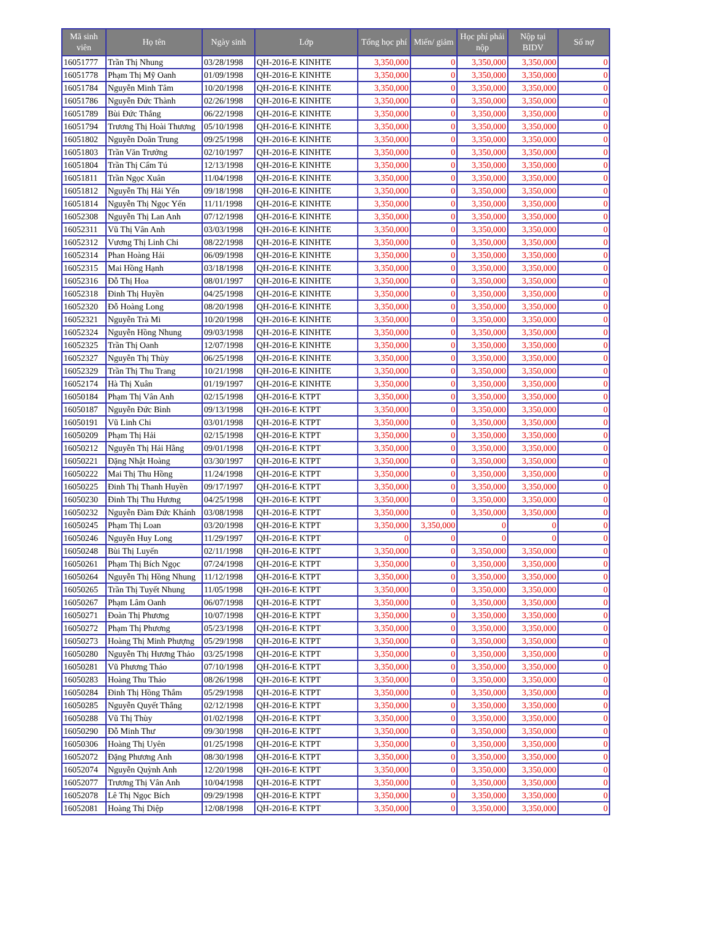| Mã sinh viên | Họ tên | Ngày sinh | Lớp | Tổng học phí | Miến/ giảm | Học phí phải nộp | Nộp tại BIDV | Số nợ |
| --- | --- | --- | --- | --- | --- | --- | --- | --- |
| 16051777 | Trần Thị Nhung | 03/28/1998 | QH-2016-E KINHTE | 3,350,000 | 0 | 3,350,000 | 3,350,000 | 0 |
| 16051778 | Phạm Thị Mỹ Oanh | 01/09/1998 | QH-2016-E KINHTE | 3,350,000 | 0 | 3,350,000 | 3,350,000 | 0 |
| 16051784 | Nguyễn Minh Tâm | 10/20/1998 | QH-2016-E KINHTE | 3,350,000 | 0 | 3,350,000 | 3,350,000 | 0 |
| 16051786 | Nguyễn Đức Thành | 02/26/1998 | QH-2016-E KINHTE | 3,350,000 | 0 | 3,350,000 | 3,350,000 | 0 |
| 16051789 | Bùi Đức Thắng | 06/22/1998 | QH-2016-E KINHTE | 3,350,000 | 0 | 3,350,000 | 3,350,000 | 0 |
| 16051794 | Trương Thị Hoài Thương | 05/10/1998 | QH-2016-E KINHTE | 3,350,000 | 0 | 3,350,000 | 3,350,000 | 0 |
| 16051802 | Nguyễn Doãn Trung | 09/25/1998 | QH-2016-E KINHTE | 3,350,000 | 0 | 3,350,000 | 3,350,000 | 0 |
| 16051803 | Trần Văn Trưởng | 02/10/1997 | QH-2016-E KINHTE | 3,350,000 | 0 | 3,350,000 | 3,350,000 | 0 |
| 16051804 | Trần Thị Cẩm Tú | 12/13/1998 | QH-2016-E KINHTE | 3,350,000 | 0 | 3,350,000 | 3,350,000 | 0 |
| 16051811 | Trần Ngọc Xuân | 11/04/1998 | QH-2016-E KINHTE | 3,350,000 | 0 | 3,350,000 | 3,350,000 | 0 |
| 16051812 | Nguyễn Thị Hải Yến | 09/18/1998 | QH-2016-E KINHTE | 3,350,000 | 0 | 3,350,000 | 3,350,000 | 0 |
| 16051814 | Nguyễn Thị Ngọc Yến | 11/11/1998 | QH-2016-E KINHTE | 3,350,000 | 0 | 3,350,000 | 3,350,000 | 0 |
| 16052308 | Nguyễn Thị Lan Anh | 07/12/1998 | QH-2016-E KINHTE | 3,350,000 | 0 | 3,350,000 | 3,350,000 | 0 |
| 16052311 | Vũ Thị Vân Anh | 03/03/1998 | QH-2016-E KINHTE | 3,350,000 | 0 | 3,350,000 | 3,350,000 | 0 |
| 16052312 | Vương Thị Linh Chi | 08/22/1998 | QH-2016-E KINHTE | 3,350,000 | 0 | 3,350,000 | 3,350,000 | 0 |
| 16052314 | Phan Hoàng Hải | 06/09/1998 | QH-2016-E KINHTE | 3,350,000 | 0 | 3,350,000 | 3,350,000 | 0 |
| 16052315 | Mai Hồng Hạnh | 03/18/1998 | QH-2016-E KINHTE | 3,350,000 | 0 | 3,350,000 | 3,350,000 | 0 |
| 16052316 | Đỗ Thị Hoa | 08/01/1997 | QH-2016-E KINHTE | 3,350,000 | 0 | 3,350,000 | 3,350,000 | 0 |
| 16052318 | Đinh Thị Huyền | 04/25/1998 | QH-2016-E KINHTE | 3,350,000 | 0 | 3,350,000 | 3,350,000 | 0 |
| 16052320 | Đỗ Hoàng Long | 08/20/1998 | QH-2016-E KINHTE | 3,350,000 | 0 | 3,350,000 | 3,350,000 | 0 |
| 16052321 | Nguyễn Trà Mi | 10/20/1998 | QH-2016-E KINHTE | 3,350,000 | 0 | 3,350,000 | 3,350,000 | 0 |
| 16052324 | Nguyễn Hồng Nhung | 09/03/1998 | QH-2016-E KINHTE | 3,350,000 | 0 | 3,350,000 | 3,350,000 | 0 |
| 16052325 | Trần Thị Oanh | 12/07/1998 | QH-2016-E KINHTE | 3,350,000 | 0 | 3,350,000 | 3,350,000 | 0 |
| 16052327 | Nguyễn Thị Thùy | 06/25/1998 | QH-2016-E KINHTE | 3,350,000 | 0 | 3,350,000 | 3,350,000 | 0 |
| 16052329 | Trần Thị Thu Trang | 10/21/1998 | QH-2016-E KINHTE | 3,350,000 | 0 | 3,350,000 | 3,350,000 | 0 |
| 16052174 | Hà Thị Xuân | 01/19/1997 | QH-2016-E KINHTE | 3,350,000 | 0 | 3,350,000 | 3,350,000 | 0 |
| 16050184 | Phạm Thị Vân Anh | 02/15/1998 | QH-2016-E KTPT | 3,350,000 | 0 | 3,350,000 | 3,350,000 | 0 |
| 16050187 | Nguyễn Đức Bình | 09/13/1998 | QH-2016-E KTPT | 3,350,000 | 0 | 3,350,000 | 3,350,000 | 0 |
| 16050191 | Vũ Linh Chi | 03/01/1998 | QH-2016-E KTPT | 3,350,000 | 0 | 3,350,000 | 3,350,000 | 0 |
| 16050209 | Phạm Thị Hải | 02/15/1998 | QH-2016-E KTPT | 3,350,000 | 0 | 3,350,000 | 3,350,000 | 0 |
| 16050212 | Nguyễn Thị Hải Hằng | 09/01/1998 | QH-2016-E KTPT | 3,350,000 | 0 | 3,350,000 | 3,350,000 | 0 |
| 16050221 | Đặng Nhật Hoàng | 03/30/1997 | QH-2016-E KTPT | 3,350,000 | 0 | 3,350,000 | 3,350,000 | 0 |
| 16050222 | Mai Thị Thu Hồng | 11/24/1998 | QH-2016-E KTPT | 3,350,000 | 0 | 3,350,000 | 3,350,000 | 0 |
| 16050225 | Đinh Thị Thanh Huyền | 09/17/1997 | QH-2016-E KTPT | 3,350,000 | 0 | 3,350,000 | 3,350,000 | 0 |
| 16050230 | Đinh Thị Thu Hương | 04/25/1998 | QH-2016-E KTPT | 3,350,000 | 0 | 3,350,000 | 3,350,000 | 0 |
| 16050232 | Nguyễn Đàm Đức Khánh | 03/08/1998 | QH-2016-E KTPT | 3,350,000 | 0 | 3,350,000 | 3,350,000 | 0 |
| 16050245 | Phạm Thị Loan | 03/20/1998 | QH-2016-E KTPT | 3,350,000 | 3,350,000 | 0 | 0 | 0 |
| 16050246 | Nguyễn Huy Long | 11/29/1997 | QH-2016-E KTPT | 0 | 0 | 0 | 0 | 0 |
| 16050248 | Bùi Thị Luyến | 02/11/1998 | QH-2016-E KTPT | 3,350,000 | 0 | 3,350,000 | 3,350,000 | 0 |
| 16050261 | Phạm Thị Bích Ngọc | 07/24/1998 | QH-2016-E KTPT | 3,350,000 | 0 | 3,350,000 | 3,350,000 | 0 |
| 16050264 | Nguyễn Thị Hồng Nhung | 11/12/1998 | QH-2016-E KTPT | 3,350,000 | 0 | 3,350,000 | 3,350,000 | 0 |
| 16050265 | Trần Thị Tuyết Nhung | 11/05/1998 | QH-2016-E KTPT | 3,350,000 | 0 | 3,350,000 | 3,350,000 | 0 |
| 16050267 | Phạm Lâm Oanh | 06/07/1998 | QH-2016-E KTPT | 3,350,000 | 0 | 3,350,000 | 3,350,000 | 0 |
| 16050271 | Đoàn Thị Phương | 10/07/1998 | QH-2016-E KTPT | 3,350,000 | 0 | 3,350,000 | 3,350,000 | 0 |
| 16050272 | Phạm Thị Phương | 05/23/1998 | QH-2016-E KTPT | 3,350,000 | 0 | 3,350,000 | 3,350,000 | 0 |
| 16050273 | Hoàng Thị Minh Phượng | 05/29/1998 | QH-2016-E KTPT | 3,350,000 | 0 | 3,350,000 | 3,350,000 | 0 |
| 16050280 | Nguyễn Thị Hương Thảo | 03/25/1998 | QH-2016-E KTPT | 3,350,000 | 0 | 3,350,000 | 3,350,000 | 0 |
| 16050281 | Vũ Phương Thảo | 07/10/1998 | QH-2016-E KTPT | 3,350,000 | 0 | 3,350,000 | 3,350,000 | 0 |
| 16050283 | Hoàng Thu Thảo | 08/26/1998 | QH-2016-E KTPT | 3,350,000 | 0 | 3,350,000 | 3,350,000 | 0 |
| 16050284 | Đinh Thị Hồng Thắm | 05/29/1998 | QH-2016-E KTPT | 3,350,000 | 0 | 3,350,000 | 3,350,000 | 0 |
| 16050285 | Nguyễn Quyết Thắng | 02/12/1998 | QH-2016-E KTPT | 3,350,000 | 0 | 3,350,000 | 3,350,000 | 0 |
| 16050288 | Vũ Thị Thùy | 01/02/1998 | QH-2016-E KTPT | 3,350,000 | 0 | 3,350,000 | 3,350,000 | 0 |
| 16050290 | Đỗ Minh Thư | 09/30/1998 | QH-2016-E KTPT | 3,350,000 | 0 | 3,350,000 | 3,350,000 | 0 |
| 16050306 | Hoàng Thị Uyên | 01/25/1998 | QH-2016-E KTPT | 3,350,000 | 0 | 3,350,000 | 3,350,000 | 0 |
| 16052072 | Đặng Phương Anh | 08/30/1998 | QH-2016-E KTPT | 3,350,000 | 0 | 3,350,000 | 3,350,000 | 0 |
| 16052074 | Nguyễn Quỳnh Anh | 12/20/1998 | QH-2016-E KTPT | 3,350,000 | 0 | 3,350,000 | 3,350,000 | 0 |
| 16052077 | Trương Thị Vân Anh | 10/04/1998 | QH-2016-E KTPT | 3,350,000 | 0 | 3,350,000 | 3,350,000 | 0 |
| 16052078 | Lê Thị Ngọc Bích | 09/29/1998 | QH-2016-E KTPT | 3,350,000 | 0 | 3,350,000 | 3,350,000 | 0 |
| 16052081 | Hoàng Thị Diệp | 12/08/1998 | QH-2016-E KTPT | 3,350,000 | 0 | 3,350,000 | 3,350,000 | 0 |